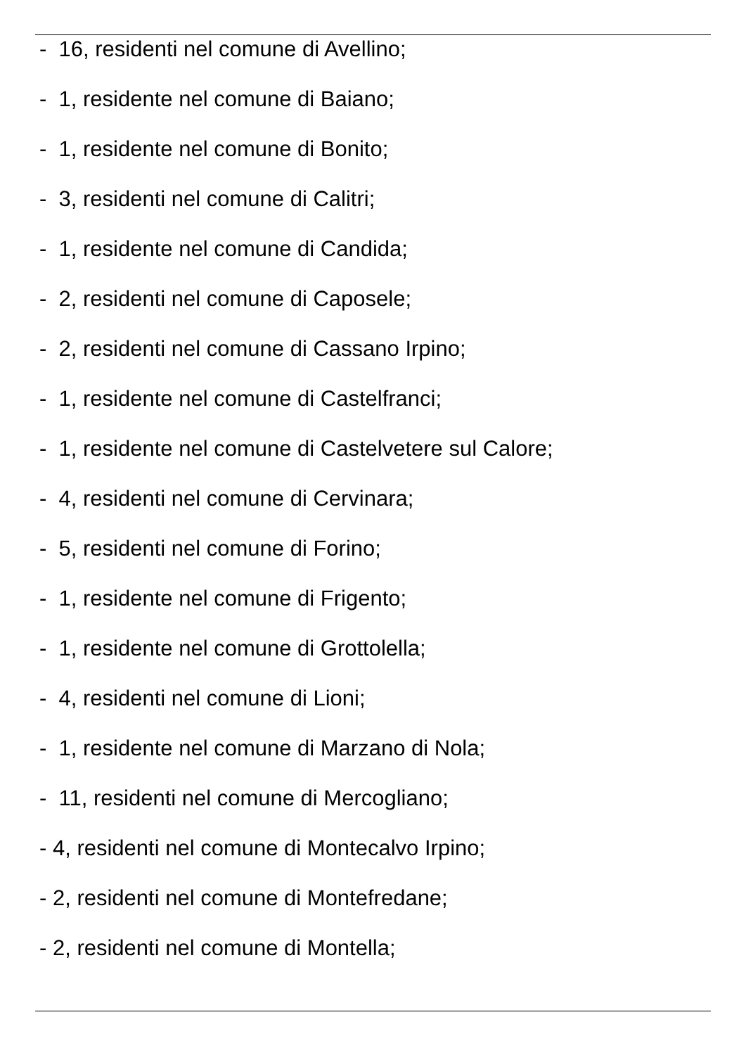- 16, residenti nel comune di Avellino;
- 1, residente nel comune di Baiano;
- 1, residente nel comune di Bonito;
- 3, residenti nel comune di Calitri;
- 1, residente nel comune di Candida;
- 2, residenti nel comune di Caposele;
- 2, residenti nel comune di Cassano Irpino;
- 1, residente nel comune di Castelfranci;
- 1, residente nel comune di Castelvetere sul Calore;
- 4, residenti nel comune di Cervinara;
- 5, residenti nel comune di Forino;
- 1, residente nel comune di Frigento;
- 1, residente nel comune di Grottolella;
- 4, residenti nel comune di Lioni;
- 1, residente nel comune di Marzano di Nola;
- 11, residenti nel comune di Mercogliano;
- 4, residenti nel comune di Montecalvo Irpino;
- 2, residenti nel comune di Montefredane;
- 2, residenti nel comune di Montella;